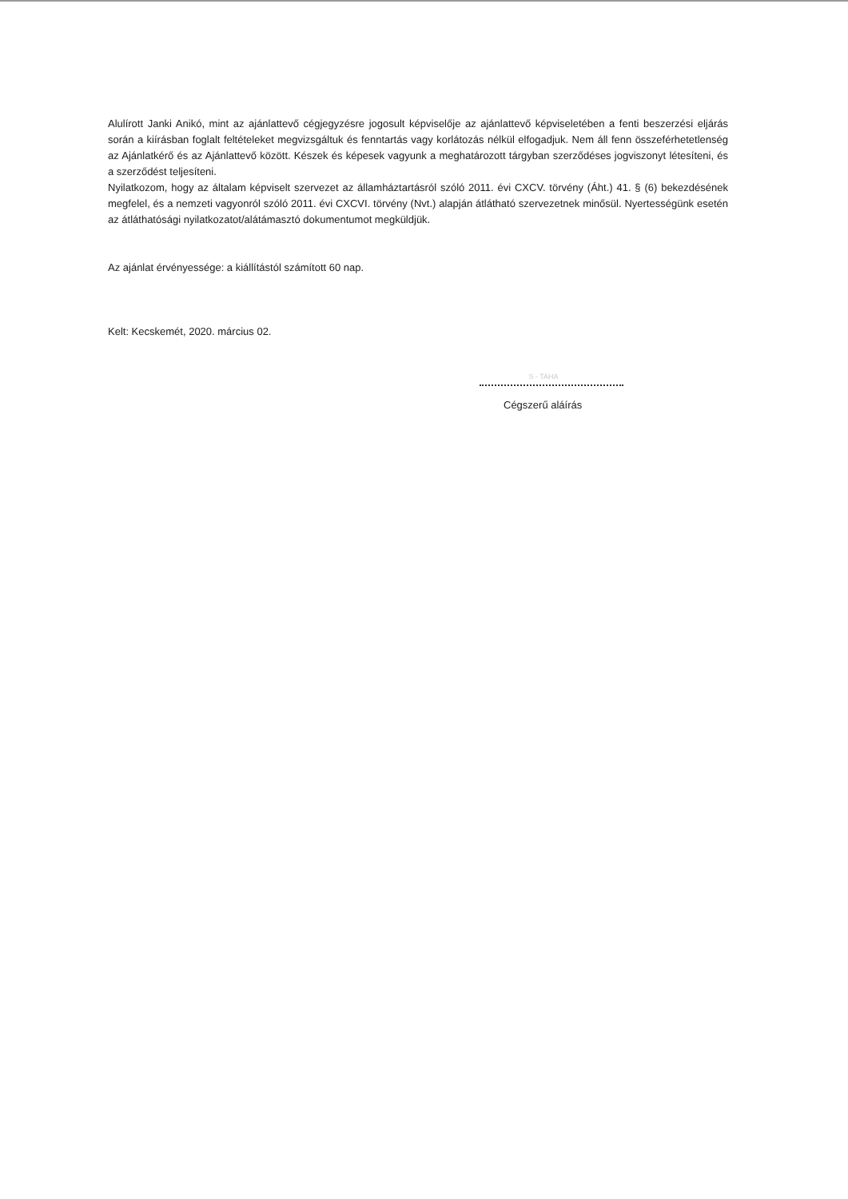Alulírott Janki Anikó, mint az ajánlattevő cégjegyzésre jogosult képviselője az ajánlattevő képviseletében a fenti beszerzési eljárás során a kiírásban foglalt feltételeket megvizsgáltuk és fenntartás vagy korlátozás nélkül elfogadjuk. Nem áll fenn összeférhetetlenség az Ajánlatkérő és az Ajánlattevő között. Készek és képesek vagyunk a meghatározott tárgyban szerződéses jogviszonyt létesíteni, és a szerződést teljesíteni.
Nyilatkozom, hogy az általam képviselt szervezet az államháztartásról szóló 2011. évi CXCV. törvény (Áht.) 41. § (6) bekezdésének megfelel, és a nemzeti vagyonról szóló 2011. évi CXCVI. törvény (Nvt.) alapján átlátható szervezetnek minősül. Nyertességünk esetén az átláthatósági nyilatkozatot/alátámasztó dokumentumot megküldjük.
Az ajánlat érvényessége: a kiállítástól számított 60 nap.
Kelt: Kecskemét, 2020. március 02.
S - TAHA
Cégszerű aláírás